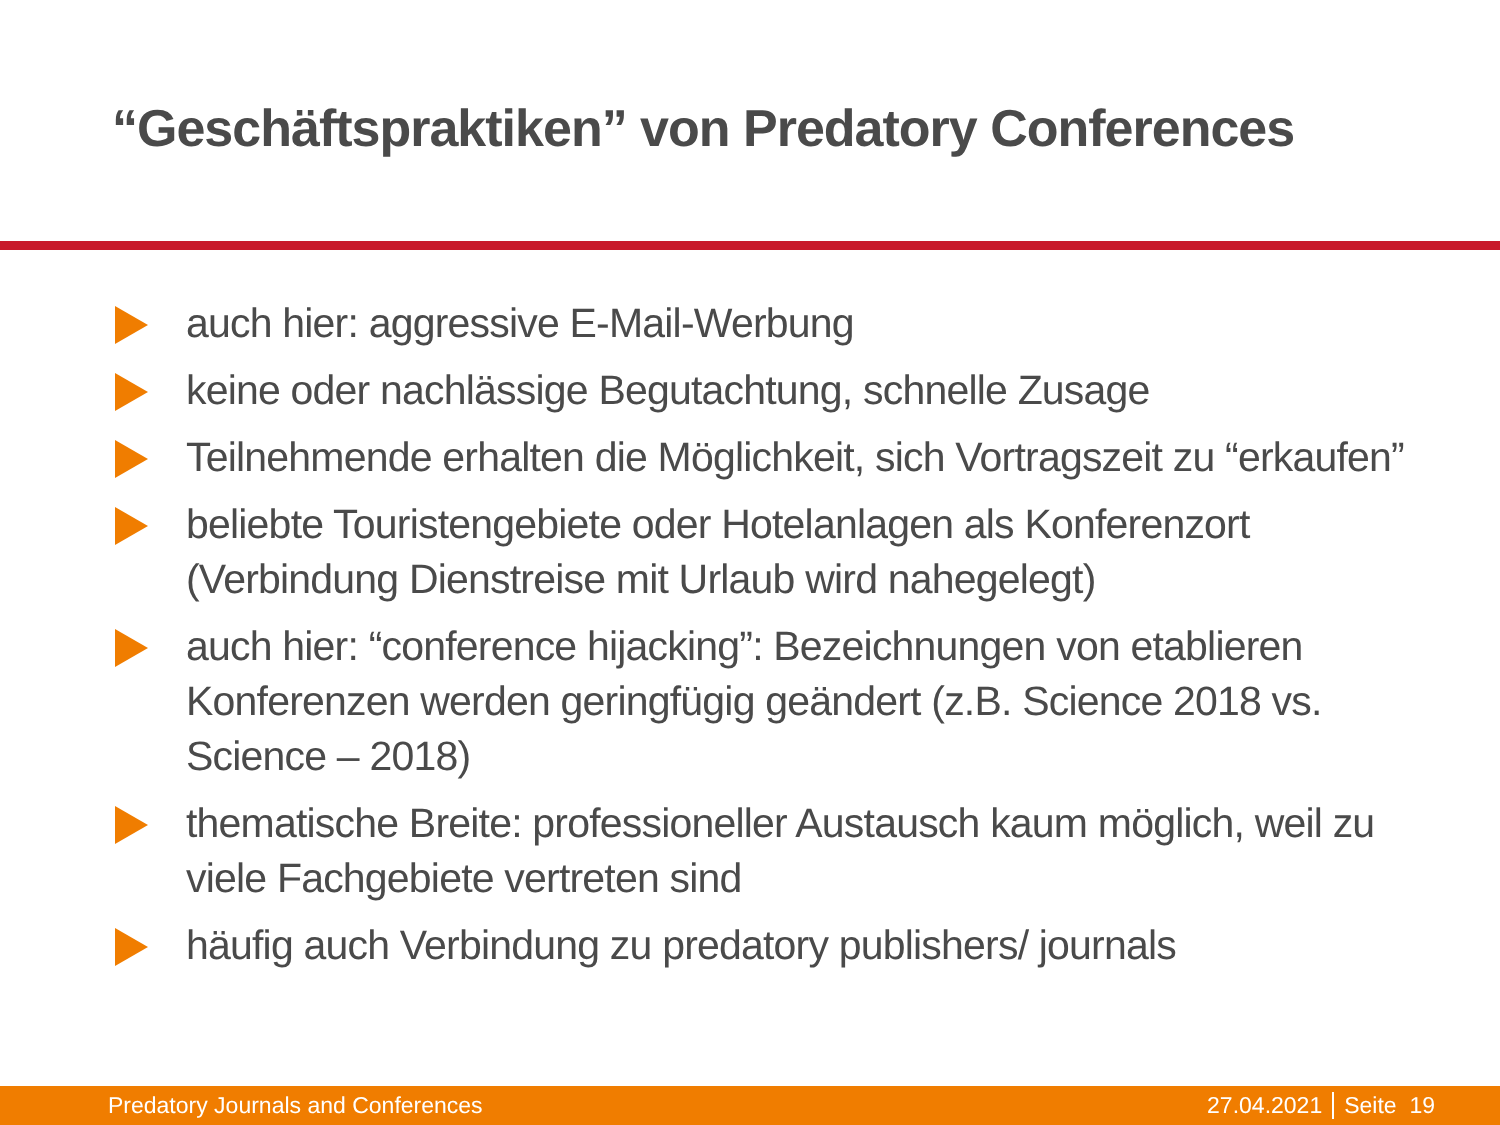“Geschäftspraktiken” von Predatory Conferences
auch hier: aggressive E-Mail-Werbung
keine oder nachlässige Begutachtung, schnelle Zusage
Teilnehmende erhalten die Möglichkeit, sich Vortragszeit zu “erkaufen”
beliebte Touristengebiete oder Hotelanlagen als Konferenzort (Verbindung Dienstreise mit Urlaub wird nahegelegt)
auch hier: “conference hijacking”: Bezeichnungen von etablieren Konferenzen werden geringfügig geändert (z.B. Science 2018 vs. Science – 2018)
thematische Breite: professioneller Austausch kaum möglich, weil zu viele Fachgebiete vertreten sind
häufig auch Verbindung zu predatory publishers/ journals
Predatory Journals and Conferences 27.04.2021 Seite 19